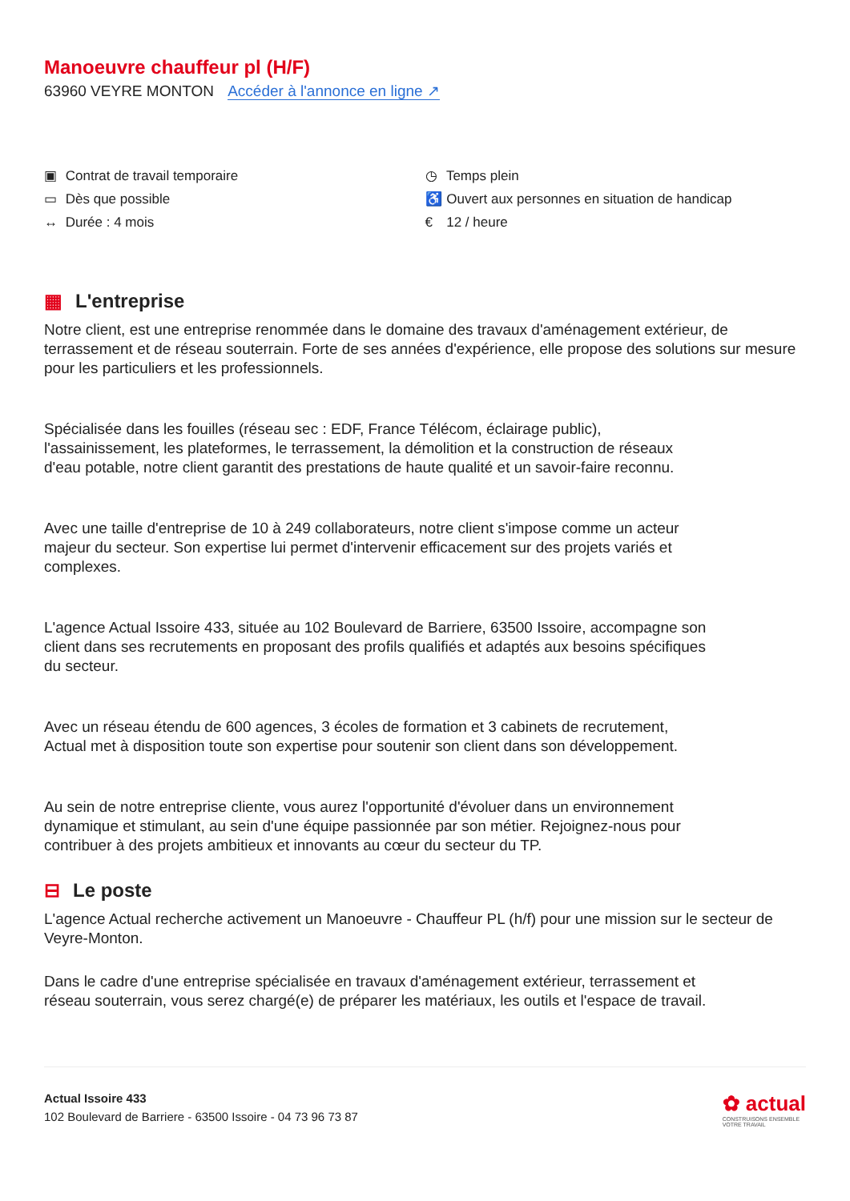Manoeuvre chauffeur pl (H/F)
63960 VEYRE MONTON Accéder à l'annonce en ligne ↗
▣ Contrat de travail temporaire
▭ Dès que possible
↔ Durée : 4 mois
◷ Temps plein
♿ Ouvert aux personnes en situation de handicap
€ 12 / heure
▦ L'entreprise
Notre client, est une entreprise renommée dans le domaine des travaux d'aménagement extérieur, de terrassement et de réseau souterrain. Forte de ses années d'expérience, elle propose des solutions sur mesure pour les particuliers et les professionnels.
Spécialisée dans les fouilles (réseau sec : EDF, France Télécom, éclairage public), l'assainissement, les plateformes, le terrassement, la démolition et la construction de réseaux d'eau potable, notre client garantit des prestations de haute qualité et un savoir-faire reconnu.
Avec une taille d'entreprise de 10 à 249 collaborateurs, notre client s'impose comme un acteur majeur du secteur. Son expertise lui permet d'intervenir efficacement sur des projets variés et complexes.
L'agence Actual Issoire 433, située au 102 Boulevard de Barriere, 63500 Issoire, accompagne son client dans ses recrutements en proposant des profils qualifiés et adaptés aux besoins spécifiques du secteur.
Avec un réseau étendu de 600 agences, 3 écoles de formation et 3 cabinets de recrutement, Actual met à disposition toute son expertise pour soutenir son client dans son développement.
Au sein de notre entreprise cliente, vous aurez l'opportunité d'évoluer dans un environnement dynamique et stimulant, au sein d'une équipe passionnée par son métier. Rejoignez-nous pour contribuer à des projets ambitieux et innovants au cœur du secteur du TP.
⊟ Le poste
L'agence Actual recherche activement un Manoeuvre - Chauffeur PL (h/f) pour une mission sur le secteur de Veyre-Monton.
Dans le cadre d'une entreprise spécialisée en travaux d'aménagement extérieur, terrassement et réseau souterrain, vous serez chargé(e) de préparer les matériaux, les outils et l'espace de travail.
Actual Issoire 433
102 Boulevard de Barriere - 63500 Issoire - 04 73 96 73 87
✿ actual
CONSTRUISONS ENSEMBLE
VOTRE TRAVAIL